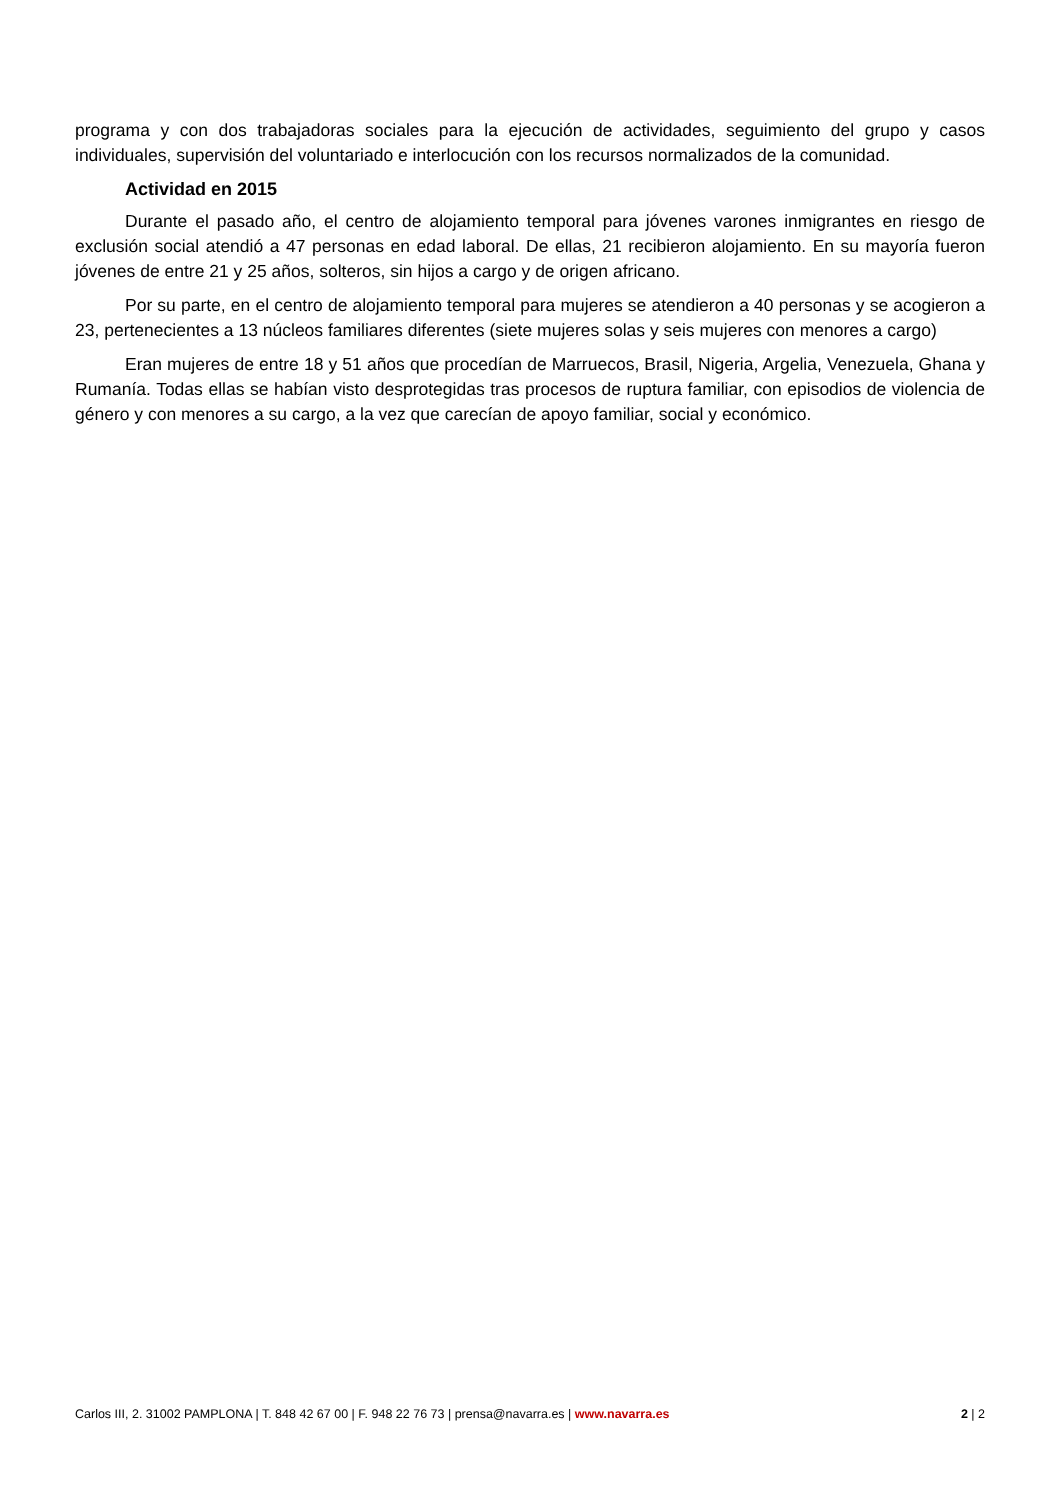programa y con dos trabajadoras sociales para la ejecución de actividades, seguimiento del grupo y casos individuales, supervisión del voluntariado e interlocución con los recursos normalizados de la comunidad.
Actividad en 2015
Durante el pasado año, el centro de alojamiento temporal para jóvenes varones inmigrantes en riesgo de exclusión social atendió a 47 personas en edad laboral. De ellas, 21 recibieron alojamiento. En su mayoría fueron jóvenes de entre 21 y 25 años, solteros, sin hijos a cargo y de origen africano.
Por su parte, en el centro de alojamiento temporal para mujeres se atendieron a 40 personas y se acogieron a 23, pertenecientes a 13 núcleos familiares diferentes (siete mujeres solas y seis mujeres con menores a cargo)
Eran mujeres de entre 18 y 51 años que procedían de Marruecos, Brasil, Nigeria, Argelia, Venezuela, Ghana y Rumanía. Todas ellas se habían visto desprotegidas tras procesos de ruptura familiar, con episodios de violencia de género y con menores a su cargo, a la vez que carecían de apoyo familiar, social y económico.
Carlos III, 2. 31002 PAMPLONA | T. 848 42 67 00 | F. 948 22 76 73 | prensa@navarra.es | www.navarra.es 2 | 2